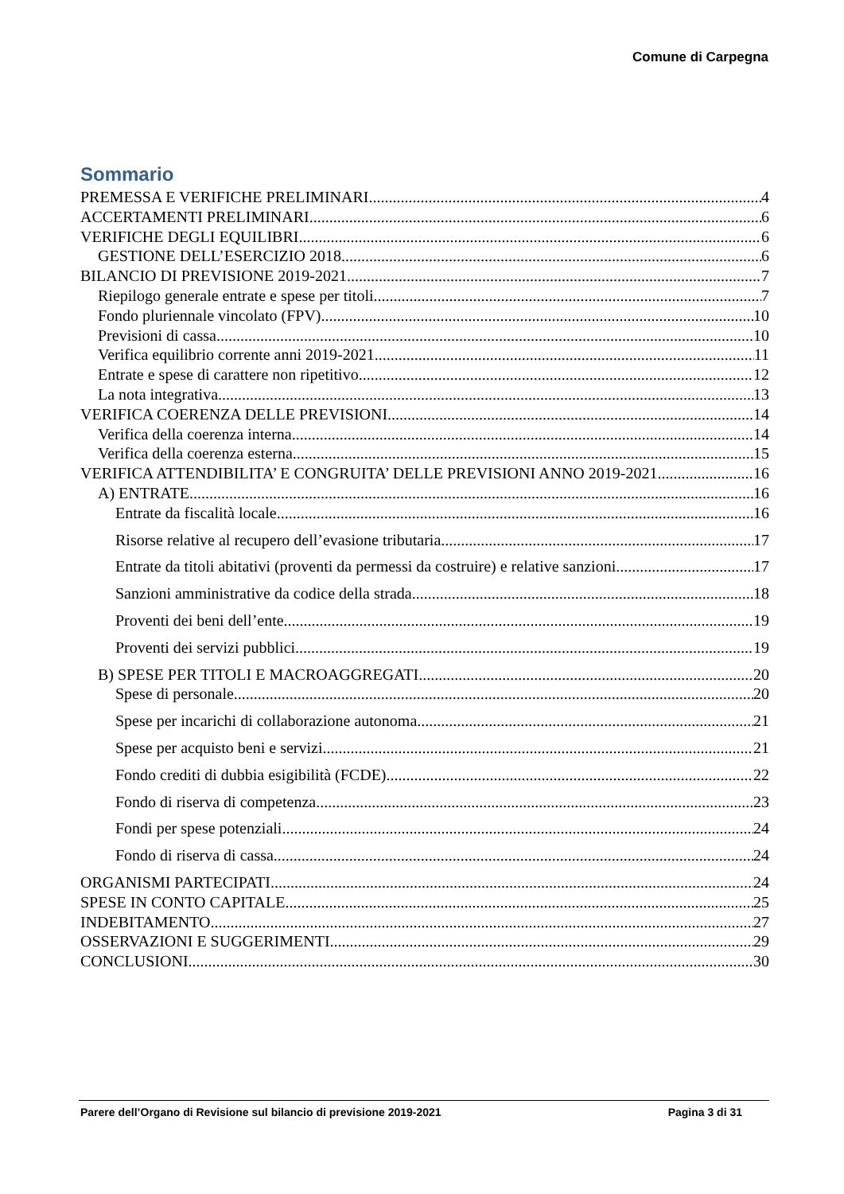Comune di Carpegna
Sommario
PREMESSA E VERIFICHE PRELIMINARI 4
ACCERTAMENTI PRELIMINARI 6
VERIFICHE DEGLI EQUILIBRI 6
GESTIONE DELL’ESERCIZIO 2018 6
BILANCIO DI PREVISIONE 2019-2021 7
Riepilogo generale entrate e spese per titoli 7
Fondo pluriennale vincolato (FPV) 10
Previsioni di cassa 10
Verifica equilibrio corrente anni 2019-2021 11
Entrate e spese di carattere non ripetitivo 12
La nota integrativa 13
VERIFICA COERENZA DELLE PREVISIONI 14
Verifica della coerenza interna 14
Verifica della coerenza esterna 15
VERIFICA ATTENDIBILITA’ E CONGRUITA’ DELLE PREVISIONI ANNO 2019-2021 16
A) ENTRATE 16
Entrate da fiscalità locale 16
Risorse relative al recupero dell’evasione tributaria 17
Entrate da titoli abitativi (proventi da permessi da costruire) e relative sanzioni 17
Sanzioni amministrative da codice della strada 18
Proventi dei beni dell’ente 19
Proventi dei servizi pubblici 19
B) SPESE PER TITOLI E MACROAGGREGATI 20
Spese di personale 20
Spese per incarichi di collaborazione autonoma 21
Spese per acquisto beni e servizi 21
Fondo crediti di dubbia esigibilità (FCDE) 22
Fondo di riserva di competenza 23
Fondi per spese potenziali 24
Fondo di riserva di cassa 24
ORGANISMI PARTECIPATI 24
SPESE IN CONTO CAPITALE 25
INDEBITAMENTO 27
OSSERVAZIONI E SUGGERIMENTI 29
CONCLUSIONI 30
Parere dell’Organo di Revisione sul bilancio di previsione 2019-2021 Pagina 3 di 31